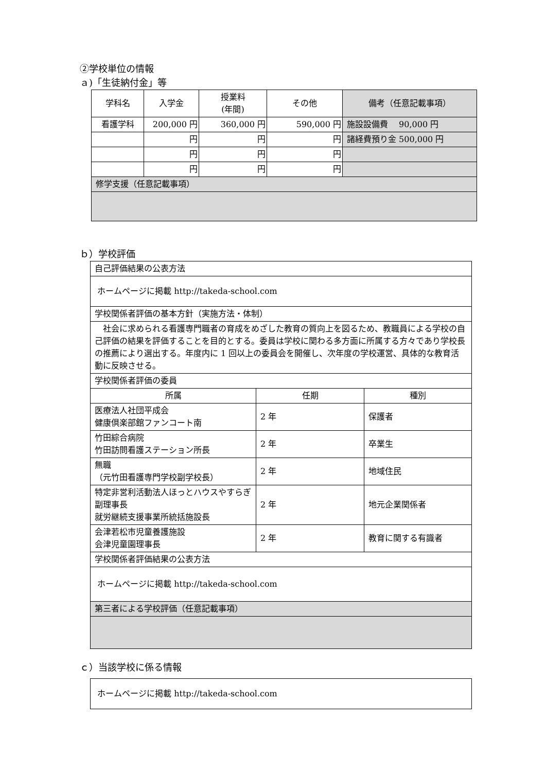②学校単位の情報
ａ)「生徒納付金」等
| 学科名 | 入学金 | 授業料 (年間) | その他 | 備考（任意記載事項） |
| --- | --- | --- | --- | --- |
| 看護学科 | 200,000 円 | 360,000 円 | 590,000 円 | 施設設備費 90,000 円 |
| | 円 | 円 | 円 | 諸経費預り金 500,000 円 |
| | 円 | 円 | 円 | |
| | 円 | 円 | 円 | |
| 修学支援（任意記載事項） | | | | |
ｂ）学校評価
| 自己評価結果の公表方法 | | |
| ホームページに掲載 http://takeda-school.com | | |
| 学校関係者評価の基本方針（実施方法・体制） | | |
| 社会に求められる看護専門職者の育成をめざした教育の質向上を図るため、教職員による学校の自己評価の結果を評価することを目的とする。委員は学校に関わる多方面に所属する方々であり学校長の推薦により選出する。年度内に 1 回以上の委員会を開催し、次年度の学校運営、具体的な教育活動に反映させる。 | | |
| 学校関係者評価の委員 | | |
| 所属 | 任期 | 種別 |
| 医療法人社団平成会 健康倶楽部館ファンコート南 | 2 年 | 保護者 |
| 竹田綜合病院 竹田訪問看護ステーション所長 | 2 年 | 卒業生 |
| 無職 （元竹田看護専門学校副学校長） | 2 年 | 地域住民 |
| 特定非営利活動法人ほっとハウスやすらぎ副理事長 就労継続支援事業所統括施設長 | 2 年 | 地元企業関係者 |
| 会津若松市児童養護施設 会津児童園理事長 | 2 年 | 教育に関する有識者 |
| 学校関係者評価結果の公表方法 | | |
| ホームページに掲載 http://takeda-school.com | | |
| 第三者による学校評価（任意記載事項） | | |
ｃ）当該学校に係る情報
| ホームページに掲載 http://takeda-school.com |